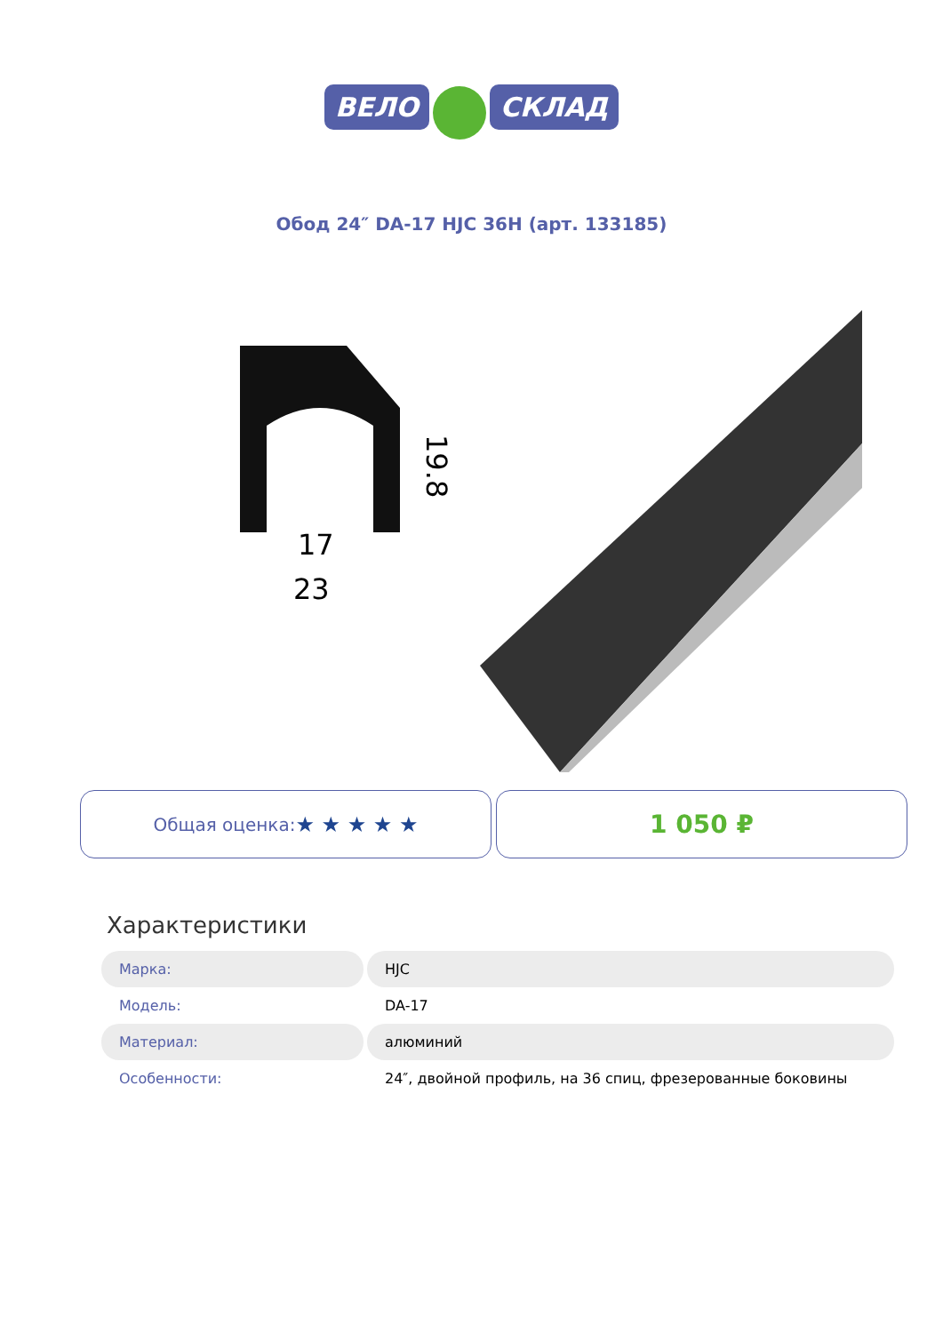ВЕЛО СКЛАД
Обод 24″ DA-17 HJC 36H (арт. 133185)
17
23
19.8
Общая оценка: ★ ★ ★ ★ ★
1 050 ₽
Характеристики
| Марка: | HJC |
| Модель: | DA-17 |
| Материал: | алюминий |
| Особенности: | 24″, двойной профиль, на 36 спиц, фрезерованные боковины |